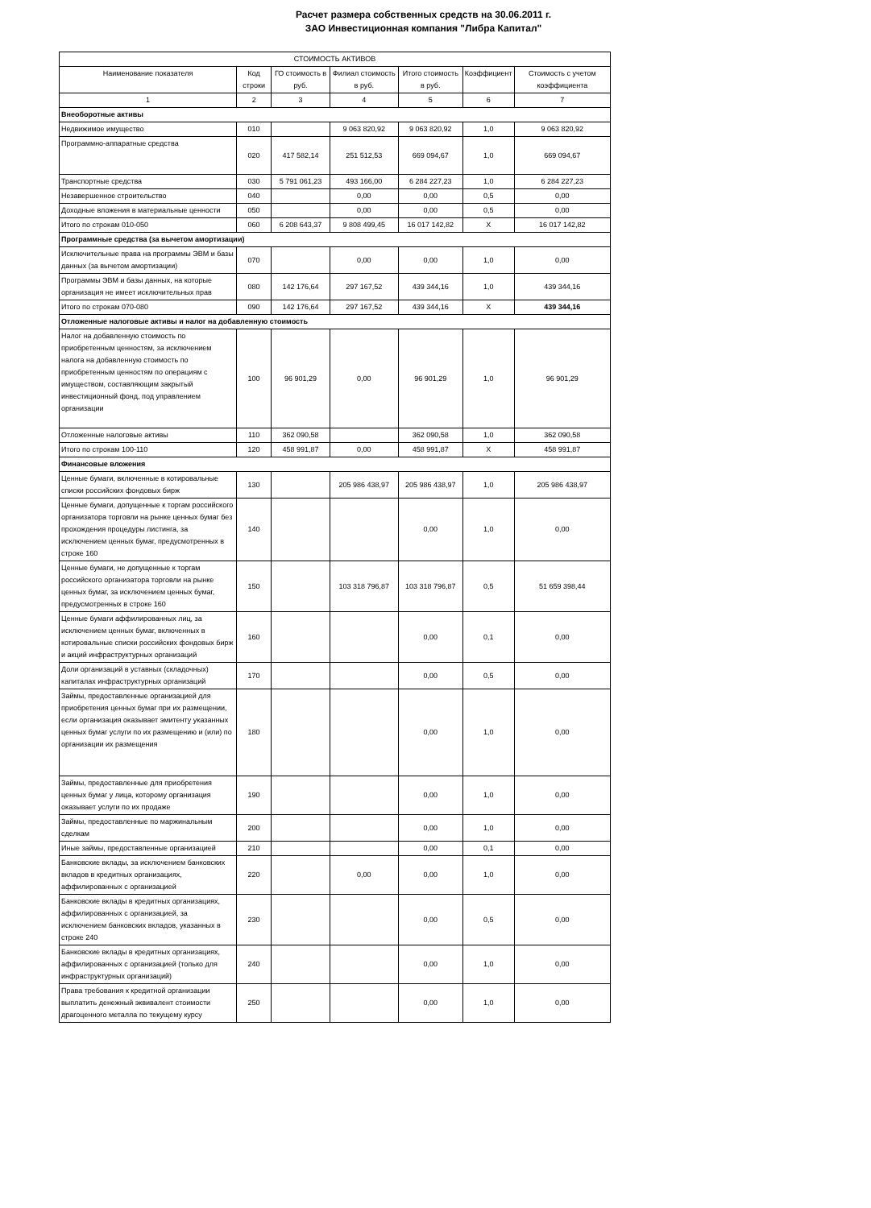Расчет размера собственных средств на 30.06.2011 г.
ЗАО Инвестиционная компания "Либра Капитал"
| СТОИМОСТЬ АКТИВОВ | | | | | | |
| --- | --- | --- | --- | --- | --- | --- |
| Наименование показателя | Код строки | ГО стоимость в руб. | Филиал стоимость в руб. | Итого стоимость в руб. | Коэффициент | Стоимость с учетом коэффициента |
| 1 | 2 | 3 | 4 | 5 | 6 | 7 |
| Внеоборотные активы | | | | | | |
| Недвижимое имущество | 010 | | 9 063 820,92 | 9 063 820,92 | 1,0 | 9 063 820,92 |
| Программно-аппаратные средства | 020 | 417 582,14 | 251 512,53 | 669 094,67 | 1,0 | 669 094,67 |
| Транспортные средства | 030 | 5 791 061,23 | 493 166,00 | 6 284 227,23 | 1,0 | 6 284 227,23 |
| Незавершенное строительство | 040 | | 0,00 | 0,00 | 0,5 | 0,00 |
| Доходные вложения в материальные ценности | 050 | | 0,00 | 0,00 | 0,5 | 0,00 |
| Итого по строкам 010-050 | 060 | 6 208 643,37 | 9 808 499,45 | 16 017 142,82 | X | 16 017 142,82 |
| Программные средства (за вычетом амортизации) | | | | | | |
| Исключительные права на программы ЭВМ и базы данных (за вычетом амортизации) | 070 | | 0,00 | 0,00 | 1,0 | 0,00 |
| Программы ЭВМ и базы данных, на которые организация не имеет исключительных прав | 080 | 142 176,64 | 297 167,52 | 439 344,16 | 1,0 | 439 344,16 |
| Итого по строкам 070-080 | 090 | 142 176,64 | 297 167,52 | 439 344,16 | X | 439 344,16 |
| Отложенные налоговые активы и налог на добавленную стоимость | | | | | | |
| Налог на добавленную стоимость по приобретенным ценностям, за исключением налога на добавленную стоимость по приобретенным ценностям по операциям с имуществом, составляющим закрытый инвестиционный фонд, под управлением организации | 100 | 96 901,29 | 0,00 | 96 901,29 | 1,0 | 96 901,29 |
| Отложенные налоговые активы | 110 | 362 090,58 | | 362 090,58 | 1,0 | 362 090,58 |
| Итого по строкам 100-110 | 120 | 458 991,87 | 0,00 | 458 991,87 | X | 458 991,87 |
| Финансовые вложения | | | | | | |
| Ценные бумаги, включенные в котировальные списки российских фондовых бирж | 130 | | 205 986 438,97 | 205 986 438,97 | 1,0 | 205 986 438,97 |
| Ценные бумаги, допущенные к торгам российского организатора торговли на рынке ценных бумаг без прохождения процедуры листинга, за исключением ценных бумаг, предусмотренных в строке 160 | 140 | | | 0,00 | 1,0 | 0,00 |
| Ценные бумаги, не допущенные к торгам российского организатора торговли на рынке ценных бумаг, за исключением ценных бумаг, предусмотренных в строке 160 | 150 | | 103 318 796,87 | 103 318 796,87 | 0,5 | 51 659 398,44 |
| Ценные бумаги аффилированных лиц, за исключением ценных бумаг, включенных в котировальные списки российских фондовых бирж и акций инфраструктурных организаций | 160 | | | 0,00 | 0,1 | 0,00 |
| Доли организаций в уставных (складочных) капиталах инфраструктурных организаций | 170 | | | 0,00 | 0,5 | 0,00 |
| Займы, предоставленные организацией для приобретения ценных бумаг при их размещении, если организация оказывает эмитенту указанных ценных бумаг услуги по их размещению и (или) по организации их размещения | 180 | | | 0,00 | 1,0 | 0,00 |
| Займы, предоставленные для приобретения ценных бумаг у лица, которому организация оказывает услуги по их продаже | 190 | | | 0,00 | 1,0 | 0,00 |
| Займы, предоставленные по маржинальным сделкам | 200 | | | 0,00 | 1,0 | 0,00 |
| Иные займы, предоставленные организацией | 210 | | | 0,00 | 0,1 | 0,00 |
| Банковские вклады, за исключением банковских вкладов в кредитных организациях, аффилированных с организацией | 220 | | 0,00 | 0,00 | 1,0 | 0,00 |
| Банковские вклады в кредитных организациях, аффилированных с организацией, за исключением банковских вкладов, указанных в строке 240 | 230 | | | 0,00 | 0,5 | 0,00 |
| Банковские вклады в кредитных организациях, аффилированных с организацией (только для инфраструктурных организаций) | 240 | | | 0,00 | 1,0 | 0,00 |
| Права требования к кредитной организации выплатить денежный эквивалент стоимости драгоценного металла по текущему курсу | 250 | | | 0,00 | 1,0 | 0,00 |